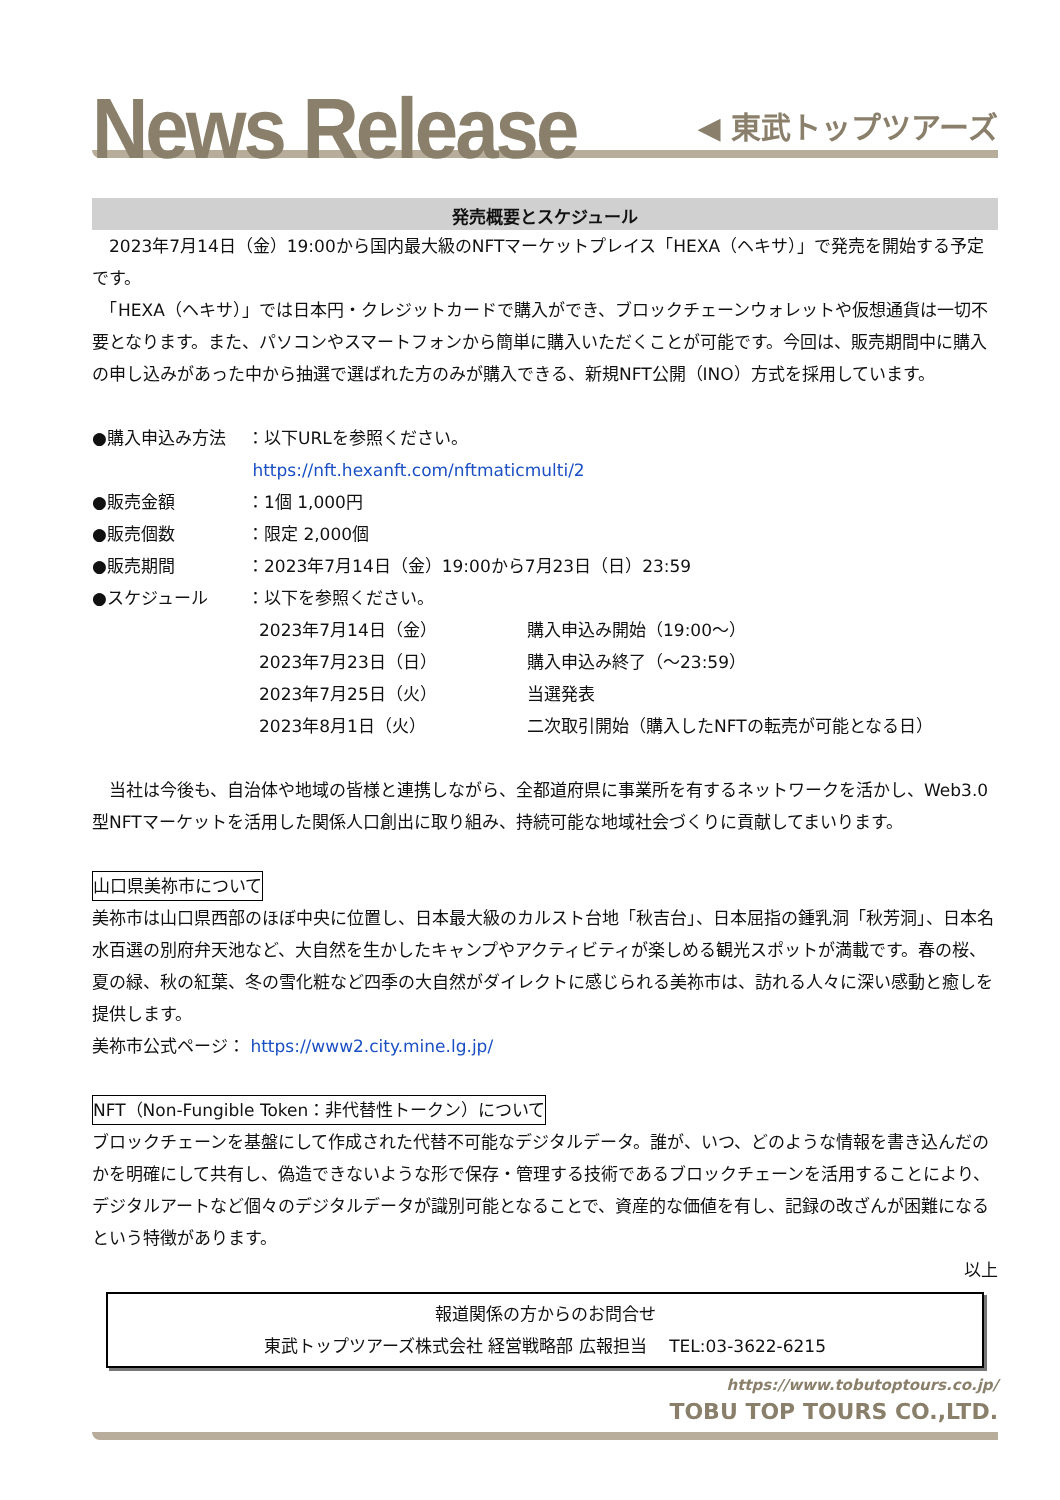News Release
◀ 東武トップツアーズ
発売概要とスケジュール
　2023年7月14日（金）19:00から国内最大級のNFTマーケットプレイス「HEXA（ヘキサ）」で発売を開始する予定です。
　「HEXA（ヘキサ）」では日本円・クレジットカードで購入ができ、ブロックチェーンウォレットや仮想通貨は一切不要となります。また、パソコンやスマートフォンから簡単に購入いただくことが可能です。今回は、販売期間中に購入の申し込みがあった中から抽選で選ばれた方のみが購入できる、新規NFT公開（INO）方式を採用しています。
●購入申込み方法 ：以下URLを参照ください。
https://nft.hexanft.com/nftmaticmulti/2
●販売金額 ：1個 1,000円
●販売個数 ：限定 2,000個
●販売期間 ：2023年7月14日（金）19:00から7月23日（日）23:59
●スケジュール ：以下を参照ください。
2023年7月14日（金） 購入申込み開始（19:00～）
2023年7月23日（日） 購入申込み終了（～23:59）
2023年7月25日（火） 当選発表
2023年8月1日（火） 二次取引開始（購入したNFTの転売が可能となる日）
　当社は今後も、自治体や地域の皆様と連携しながら、全都道府県に事業所を有するネットワークを活かし、Web3.0 型NFTマーケットを活用した関係人口創出に取り組み、持続可能な地域社会づくりに貢献してまいります。
山口県美祢市について
美祢市は山口県西部のほぼ中央に位置し、日本最大級のカルスト台地「秋吉台」、日本屈指の鍾乳洞「秋芳洞」、日本名水百選の別府弁天池など、大自然を生かしたキャンプやアクティビティが楽しめる観光スポットが満載です。春の桜、夏の緑、秋の紅葉、冬の雪化粧など四季の大自然がダイレクトに感じられる美祢市は、訪れる人々に深い感動と癒しを提供します。
美祢市公式ページ： https://www2.city.mine.lg.jp/
NFT（Non-Fungible Token：非代替性トークン）について
ブロックチェーンを基盤にして作成された代替不可能なデジタルデータ。誰が、いつ、どのような情報を書き込んだのかを明確にして共有し、偽造できないような形で保存・管理する技術であるブロックチェーンを活用することにより、デジタルアートなど個々のデジタルデータが識別可能となることで、資産的な価値を有し、記録の改ざんが困難になるという特徴があります。
以上
報道関係の方からのお問合せ
東武トップツアーズ株式会社 経営戦略部 広報担当　 TEL:03-3622-6215
https://www.tobutoptours.co.jp/
TOBU TOP TOURS CO.,LTD.